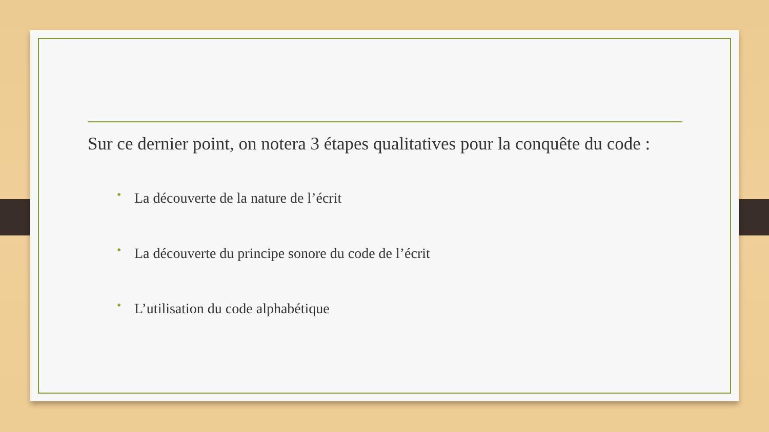Sur ce dernier point, on notera 3 étapes qualitatives pour la conquête du code :
• La découverte de la nature de l’écrit
• La découverte du principe sonore du code de l’écrit
• L’utilisation du code alphabétique